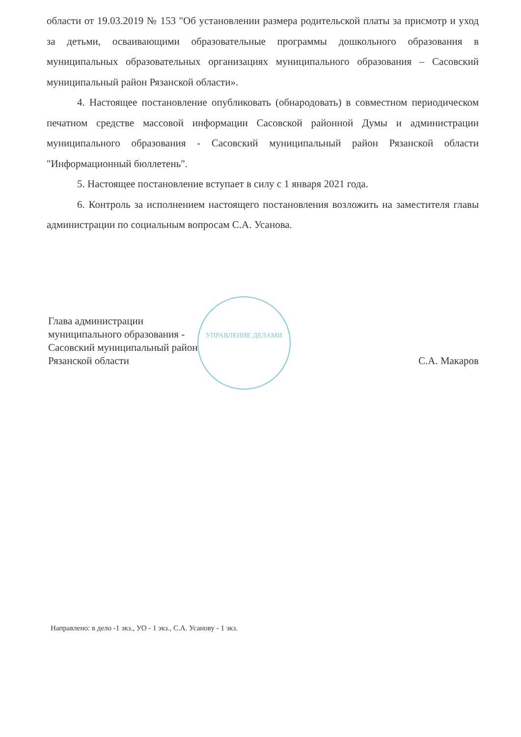УПРАВЛЕНИЕ ДЕЛАМИ
области от 19.03.2019 № 153 "Об установлении размера родительской платы за присмотр и уход за детьми, осваивающими образовательные программы дошкольного образования в муниципальных образовательных организациях муниципального образования – Сасовский муниципальный район Рязанской области».
4. Настоящее постановление опубликовать (обнародовать) в совместном периодическом печатном средстве массовой информации Сасовской районной Думы и администрации муниципального образования - Сасовский муниципальный район Рязанской области "Информационный бюллетень".
5. Настоящее постановление вступает в силу с 1 января 2021 года.
6. Контроль за исполнением настоящего постановления возложить на заместителя главы администрации по социальным вопросам С.А. Усанова.
Глава администрации
муниципального образования -
Сасовский муниципальный район
Рязанской области
С.А. Макаров
Направлено: в дело -1 экз., УО - 1 экз., С.А. Усанову - 1 экз.